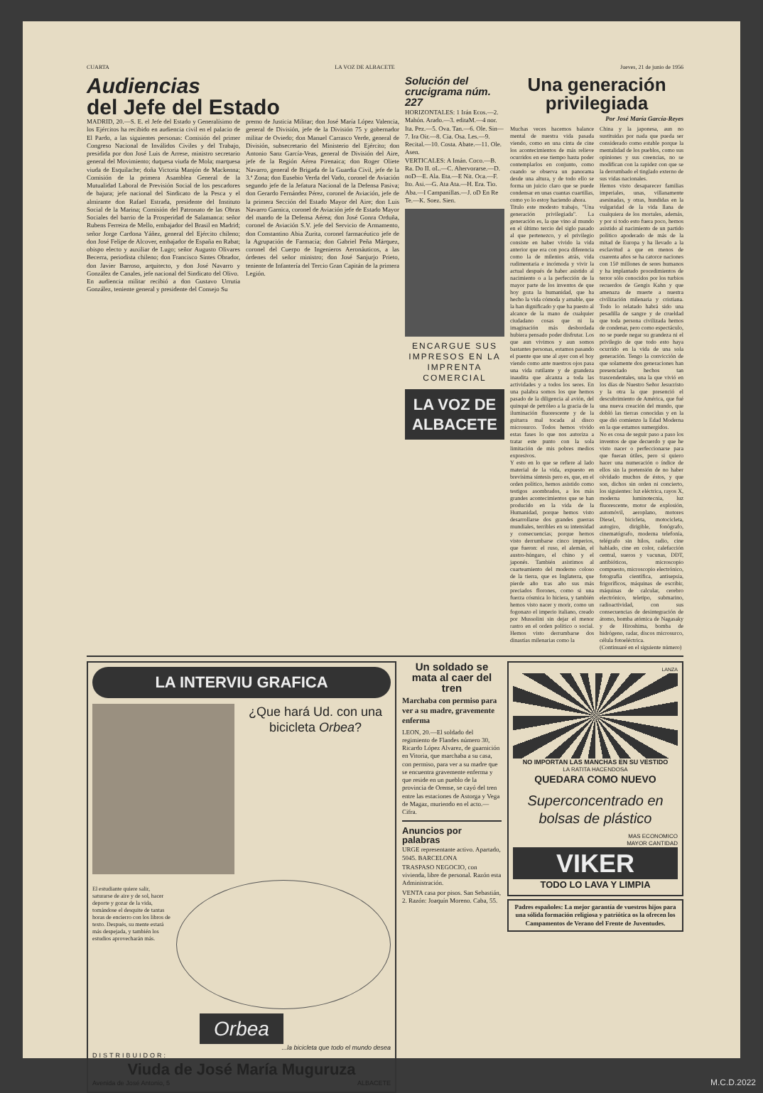CUARTA LA VOZ DE ALBACETE Jueves, 21 de junio de 1956
Audiencias
del Jefe del Estado
MADRID, 20.—S. E. el Jefe del Estado y Generalísimo de los Ejércitos ha recibido en audiencia civil en el palacio de El Pardo, a las siguientes personas: Comisión del primer Congreso Nacional de Inválidos Civiles y del Trabajo, presidida por don José Luis de Arrese, ministro secretario general del Movimiento; duquesa viuda de Mola; marquesa viuda de Esquilache; doña Victoria Manjón de Mackenna; Comisión de la primera Asamblea General de la Mutualidad Laboral de Previsión Social de los pescadores de bajura; jefe nacional del Sindicato de la Pesca y el almirante don Rafael Estrada, presidente del Instituto Social de la Marina; Comisión del Patronato de las Obras Sociales del barrio de la Prosperidad de Salamanca: señor Rubens Ferreira de Mello, embajador del Brasil en Madrid; señor Jorge Cardona Yáñez, general del Ejército chileno; don José Felipe de Alcover, embajador de España en Rabat; obispo electo y auxiliar de Lugo; señor Augusto Olivares Becerra, periodista chileno; don Francisco Sintes Obrador, don Javier Barroso, arquitecto, y don José Navarro y González de Canales, jefe nacional del Sindicato del Olivo.
En audiencia militar recibió a don Gustavo Urrutia González, teniente general y presidente del Consejo Su
premo de Justicia Militar; don José María López Valencia, general de División, jefe de la División 75 y gobernador militar de Oviedo; don Manuel Carrasco Verde, general de División, subsecretario del Ministerio del Ejército; don Antonio Sanz García-Veas, general de División del Aire, jefe de la Región Aérea Pirenaica; don Roger Oliete Navarro, general de Brigada de la Guardia Civil, jefe de la 3.ª Zona; don Eusebio Verda del Vado, coronel de Aviación segundo jefe de la Jefatura Nacional de la Defensa Pasiva; don Gerardo Fernández Pérez, coronel de Aviación, jefe de la primera Sección del Estado Mayor del Aire; don Luis Navarro Garnica, coronel de Aviación jefe de Estado Mayor del mando de la Defensa Aérea; don José Gonra Orduña, coronel de Aviación S.V. jefe del Servicio de Armamento, don Constantino Abia Zurita, coronel farmacéutico jefe de la Agrupación de Farmacia; don Gabriel Peña Márquez, coronel del Cuerpo de Ingenieros Aeronáuticos, a las órdenes del señor ministro; don José Sanjurjo Prieto, teniente de Infantería del Tercio Gran Capitán de la primera Legión.
Solución del crucigrama núm. 227
HORIZONTALES: 1 Irán Ecos.—2. Mahón. Arado.—3. editaM.—4 nor. Ita. Pez.—5. Ova. Tan.—6. Ole. Sin—7. Ira Oir.—8. Cia. Osa. Les.—9. Recital.—10. Costa. Abate.—11. Ole. Asen.
VERTICALES: A Imán. Coco.—B. Ra. Do II. oL.—C. Ahervorarse.—D. noD—E. Ala. Eta.—E Nit. Oca.—F. Ito. Asi.—G. Ata Ata.—H. Era. Tio. Aba.—I Campanillas.—J. oD En Re Te.—K. Soez. Sien.
ENCARGUE SUS IMPRESOS EN LA IMPRENTA COMERCIAL
LA VOZ DE ALBACETE
Una generación privilegiada
Por José María García-Reyes
Muchas veces hacemos balance mental de nuestra vida pasada viendo, como en una cinta de cine los acontecimientos de más relieve ocurridos en ese tiempo hasta poder contemplarlos en conjunto, como cuando se observa un panorama desde una altura, y de todo ello se forma un juicio claro que se puede condensar en unas cuantas cuartillas, como yo lo estoy haciendo ahora.
Titulo este modesto trabajo, "Una generación privilegiada". La generación es, la que vino al mundo en el último tercio del siglo pasado al que pertenezco, y el privilegio consiste en haber vivido la vida anterior que era con poca diferencia como la de milenios atrás, vida rudimentaria e incómoda y vivir la actual después de haber asistido al nacimiento o a la perfección de la mayor parte de los inventos de que hoy goza la humanidad, que ha hecho la vida cómoda y amable, que la han dignificado y que ha puesto al alcance de la mano de cualquier ciudadano cosas que ni la imaginación más desbordada hubiera pensado poder disfrutar. Los que aun vivimos y aun somos bastantes personas, estamos pasando el puente que une al ayer con el hoy viendo como ante nuestros ojos pasa una vida rutilante y de grandeza inaudita que alcanza a toda las actividades y a todos los seres. En una palabra somos los que hemos pasado de la diligencia al avión, del quinqué de petróleo a la gracia de la iluminación fluorescente y de la guitarra mal tocada al disco microsurco. Todos hemos vivido estas fases lo que nos autoriza a tratar este punto con la sola limitación de mis pobres medios expresivos.
Y esto en lo que se refiere al lado material de la vida, expuesto en brevísima síntesis pero es, que, en el orden político, hemos asistido como testigos asombrados, a los más grandes acontecimientos que se han producido en la vida de la Humanidad, porque hemos visto desarrollarse dos grandes guerras mundiales, terribles en su intensidad y consecuencias; porque hemos visto derrumbarse cinco imperios, que fueron: el ruso, el alemán, el austro-húngaro, el chino y el japonés. También asistimos al cuarteamiento del moderno coloso de la tierra, que es Inglaterra, que pierde año tras año sus más preciados florones, como si una fuerza cósmica lo hiciera, y también hemos visto nacer y morir, como un fogonazo el imperio italiano, creado por Mussolini sin dejar el menor rastro en el orden político o social. Hemos visto derrumbarse dos dinastías milenarias como la
China y la japonesa, aun no sustituidas por nada que pueda ser considerado como estable porque la mentalidad de los pueblos, como sus opiniones y sus creencias, no se modifican con la rapidez con que se la derrumbado el tinglado externo de sus vidas nacionales.
Hemos visto desaparecer familias imperiales, unas, villanamente asesinadas, y otras, hundidas en la vulgaridad de la vida llana de cualquiera de los mortales, además, y por si todo esto fuera poco, hemos asistido al nacimiento de un partido político apoderado de más de la mitad de Europa y ha llevado a la esclavitud a que en menos de cuarenta años se ha catorce naciones con 150 millones de seres humanos y ha implantado procedimientos de terror sólo conocidos por los turbios recuerdos de Gengis Kahn y que amenaza de muerte a nuestra civilización milenaria y cristiana. Todo lo relatado habrá sido una pesadilla de sangre y de crueldad que toda persona civilizada hemos de condenar, pero como espectáculo, no se puede negar su grandeza ni el privilegio de que todo esto haya ocurrido en la vida de una sola generación. Tengo la convicción de que solamente dos generaciones han presenciado hechos tan trascendentales, una la que vivió en los días de Nuestro Señor Jesucristo y la otra la que presenció el descubrimiento de América, que fué una nueva creación del mundo, que dobló las tierras conocidas y en la que dió comienzo la Edad Moderna en la que estamos sumergidos.
No es cosa de seguir paso a paso los inventos de que decuerdo y que he visto nacer o perfeccionarse para que fueran útiles, pero si quiero hacer una numeración o índice de ellos sin la pretensión de no haber olvidado muchos de éstos, y que son, dichos sin orden ni concierto, los siguientes: luz eléctrica, rayos X, moderna luminotecnia, luz fluorescente, motor de explosión, automóvil, aeroplano, motores Diesel, bicicleta, motocicleta, autogiro, dirigible, fonógrafo, cinematógrafo, moderna telefonía, telégrafo sin hilos, radio, cine hablado, cine en color, calefacción central, sueros y vacunas, DDT, antibióticos, microscopio compuesto, microscopio electrónico, fotografía científica, antisepsia, frigoríficos, máquinas de escribir, máquinas de calcular, cerebro electrónico, teletipo, submarino, radioactividad, con sus consecuencias de desintegración de átomo, bomba atómica de Nagasaky y de Hiroshima, bomba de hidrógeno, radar, discos microsurco, célula fotoeléctrica.
(Continuaré en el siguiente número)
LA INTERVIU GRAFICA
¿Que hará Ud. con una bicicleta Orbea?
El estudiante quiere salir, saturarse de aire y de sol, hacer deporte y gozar de la vida, tomándose el desquite de tantas horas de encierro con los libros de texto. Después, su mente estará más despejada, y también los estudios aprovecharán más.
Orbea
...la bicicleta que todo el mundo desea
DISTRIBUIDOR:
Viuda de José María Muguruza
Avenida de José Antonio, 5 ALBACETE
Un soldado se mata al caer del tren
Marchaba con permiso para ver a su madre, gravemente enferma
LEON, 20.—El soldado del regimiento de Flandes número 30, Ricardo López Alvarez, de guarnición en Vitoria, que marchaba a su casa, con permiso, para ver a su madre que se encuentra gravemente enferma y que reside en un pueblo de la provincia de Orense, se cayó del tren entre las estaciones de Astorga y Vega de Magaz, muriendo en el acto.—Cifra.
Anuncios por palabras
URGE representante activo. Apartado, 5045. BARCELONA
TRASPASO NEGOCIO, con vivienda, libre de personal. Razón esta Administración.
VENTA casa por pisos. San Sebastián, 2. Razón: Joaquín Moreno. Caba, 55.
LANZA
NO IMPORTAN LAS MANCHAS EN SU VESTIDO
LA RATITA HACENDOSA
QUEDARA COMO NUEVO
Superconcentrado en bolsas de plástico
MAS ECONOMICO
MAYOR CANTIDAD
VIKER
TODO LO LAVA Y LIMPIA
Padres españoles: La mejor garantía de vuestros hijos para una sólida formación religiosa y patriótica os la ofrecen los Campamentos de Verano del Frente de Juventudes.
M.C.D.2022